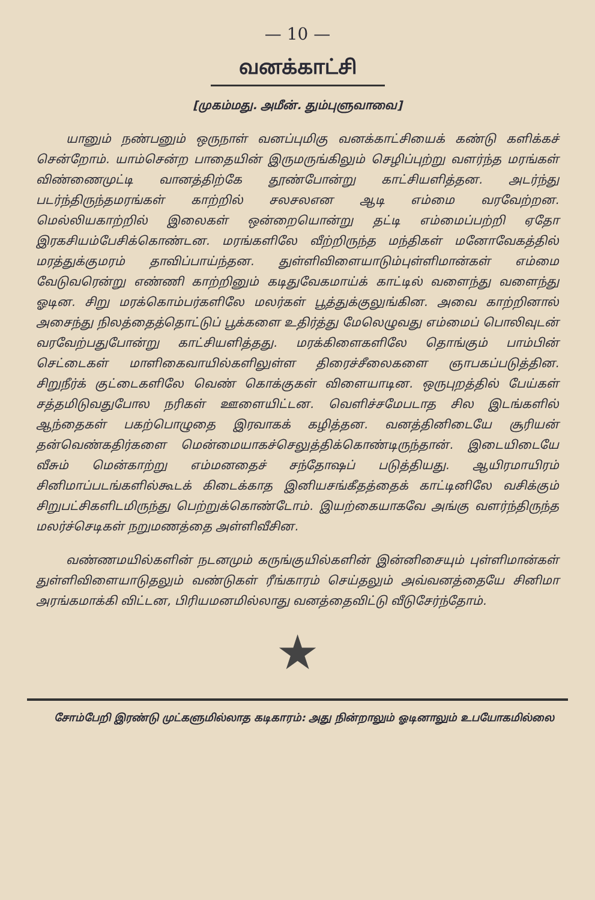— 10 —
வனக்காட்சி
[முகம்மது. அமீன். தும்புளுவாவை]
யானும் நண்பனும் ஒருநாள் வனப்புமிகு வனக்காட்சியைக் கண்டு களிக்கச் சென்றோம். யாம்சென்ற பாதையின் இருமருங்கிலும் செழிப்புற்று வளர்ந்த மரங்கள் விண்ணைமுட்டி வானத்திற்கே தூண்போன்று காட்சியளித்தன. அடர்ந்து படர்ந்திருந்தமரங்கள் காற்றில் சலசலஎன ஆடி எம்மை வரவேற்றன. மெல்லியகாற்றில் இலைகள் ஒன்றையொன்று தட்டி எம்மைப்பற்றி ஏதோ இரகசியம்பேசிக்கொண்டன. மரங்களிலே வீற்றிருந்த மந்திகள் மனோவேகத்தில் மரத்துக்குமரம் தாவிப்பாய்ந்தன. துள்ளிவிளையாடும்புள்ளிமான்கள் எம்மை வேடுவரென்று எண்ணி காற்றினும் கடிதுவேகமாய்க் காட்டில் வளைந்து வளைந்து ஓடின. சிறு மரக்கொம்பர்களிலே மலர்கள் பூத்துக்குலுங்கின. அவை காற்றினால் அசைந்து நிலத்தைத்தொட்டுப் பூக்களை உதிர்த்து மேலெழுவது எம்மைப் பொலிவுடன் வரவேற்பதுபோன்று காட்சியளித்தது. மரக்கிளைகளிலே தொங்கும் பாம்பின் செட்டைகள் மாளிகைவாயில்களிலுள்ள திரைச்சீலைகளை ஞாபகப்படுத்தின. சிறுநீர்க் குட்டைகளிலே வெண் கொக்குகள் விளையாடின. ஒருபுறத்தில் பேய்கள் சத்தமிடுவதுபோல நரிகள் ஊளையிட்டன. வெளிச்சமேபடாத சில இடங்களில் ஆந்தைகள் பகற்பொழுதை இரவாகக் கழித்தன. வனத்தினிடையே சூரியன் தன்வெண்கதிர்களை மென்மையாகச்செலுத்திக்கொண்டிருந்தான். இடையிடையே வீசும் மென்காற்று எம்மனதைச் சந்தோஷப் படுத்தியது. ஆயிரமாயிரம் சினிமாப்படங்களில்கூடக் கிடைக்காத இனியசங்கீதத்தைக் காட்டினிலே வசிக்கும் சிறுபட்சிகளிடமிருந்து பெற்றுக்கொண்டோம். இயற்கையாகவே அங்கு வளர்ந்திருந்த மலர்ச்செடிகள் நறுமணத்தை அள்ளிவீசின.
வண்ணமயில்களின் நடனமும் கருங்குயில்களின் இன்னிசையும் புள்ளிமான்கள் துள்ளிவிளையாடுதலும் வண்டுகள் ரீங்காரம் செய்தலும் அவ்வனத்தையே சினிமா அரங்கமாக்கி விட்டன, பிரியமனமில்லாது வனத்தைவிட்டு வீடுசேர்ந்தோம்.
★
சோம்பேறி இரண்டு முட்களுமில்லாத கடிகாரம்: அது நின்றாலும் ஓடினாலும் உபயோகமில்லை